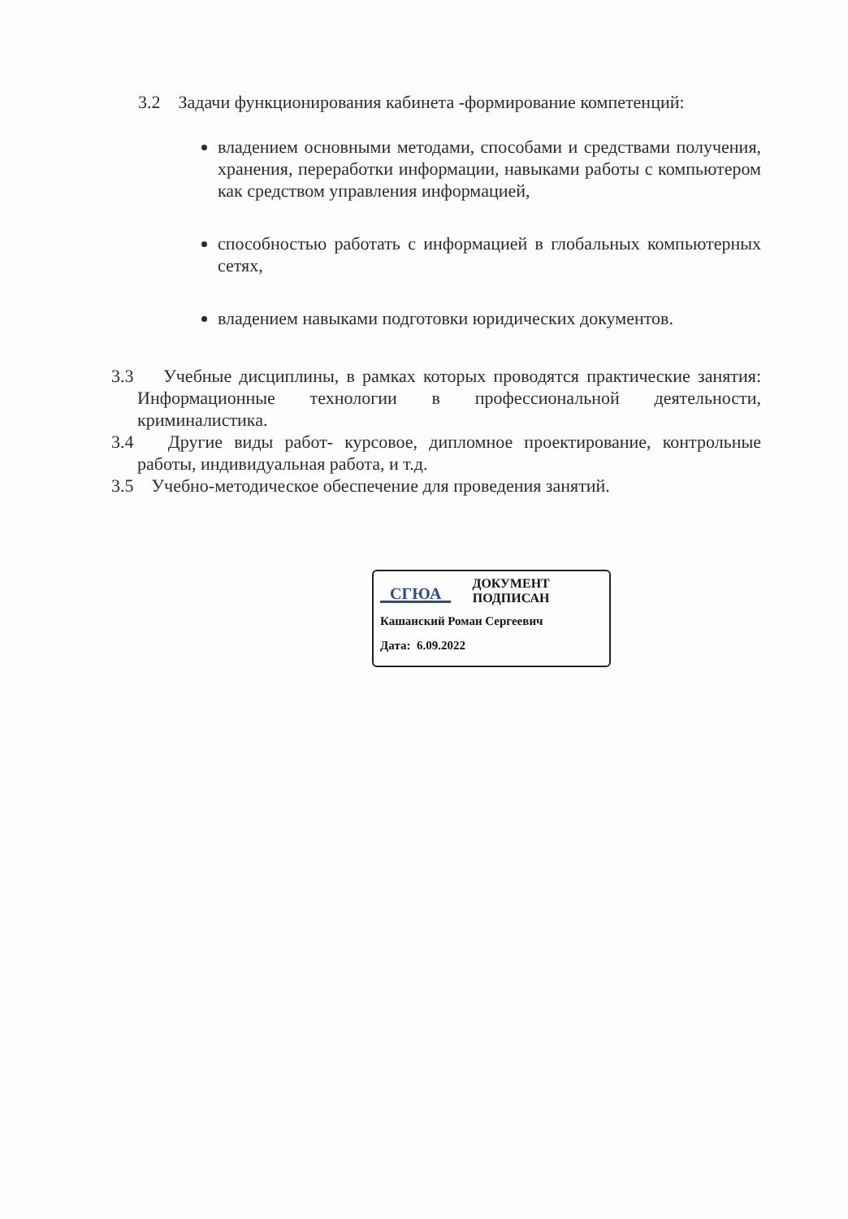3.2 Задачи функционирования кабинета -формирование компетенций:
владением основными методами, способами и средствами получения, хранения, переработки информации, навыками работы с компьютером как средством управления информацией,
способностью работать с информацией в глобальных компьютерных сетях,
владением навыками подготовки юридических документов.
3.3 Учебные дисциплины, в рамках которых проводятся практические занятия: Информационные технологии в профессиональной деятельности, криминалистика.
3.4 Другие виды работ- курсовое, дипломное проектирование, контрольные работы, индивидуальная работа, и т.д.
3.5 Учебно-методическое обеспечение для проведения занятий.
СГЮА
ДОКУМЕНТ
ПОДПИСАН
Кашанский Роман Сергеевич
Дата: 6.09.2022